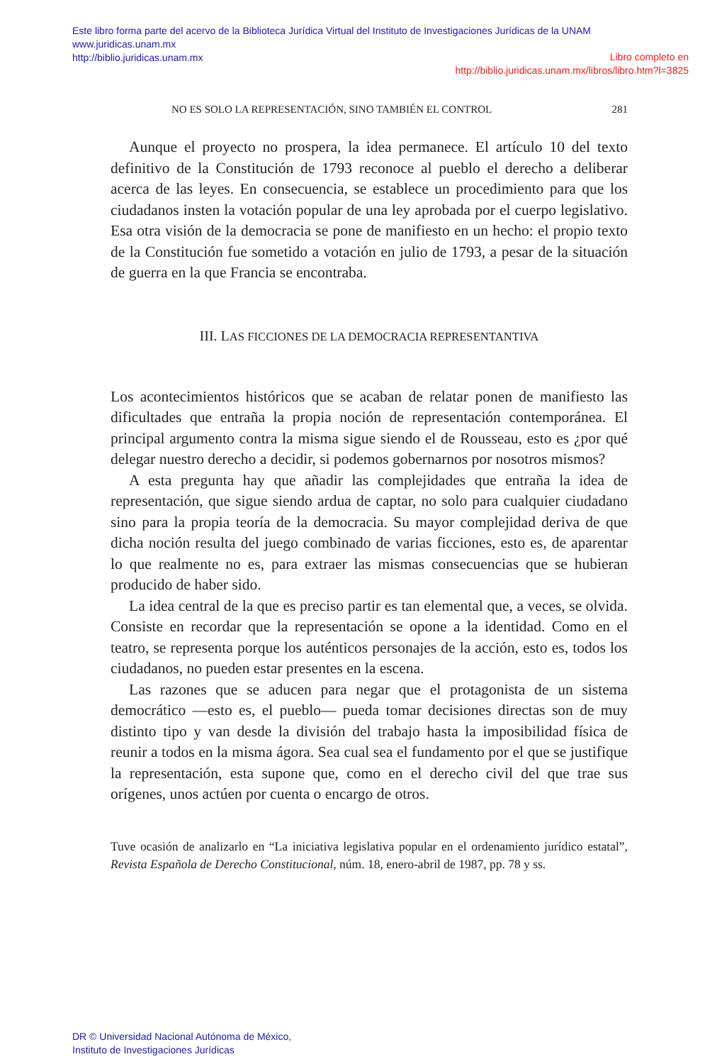Este libro forma parte del acervo de la Biblioteca Jurídica Virtual del Instituto de Investigaciones Jurídicas de la UNAM
www.juridicas.unam.mx
http://biblio.juridicas.unam.mx
Libro completo en
http://biblio.juridicas.unam.mx/libros/libro.htm?l=3825
NO ES SOLO LA REPRESENTACIÓN, SINO TAMBIÉN EL CONTROL 281
Aunque el proyecto no prospera, la idea permanece. El artículo 10 del texto definitivo de la Constitución de 1793 reconoce al pueblo el derecho a deliberar acerca de las leyes. En consecuencia, se establece un procedimiento para que los ciudadanos insten la votación popular de una ley aprobada por el cuerpo legislativo. Esa otra visión de la democracia se pone de manifiesto en un hecho: el propio texto de la Constitución fue sometido a votación en julio de 1793, a pesar de la situación de guerra en la que Francia se encontraba.
III. LAS FICCIONES DE LA DEMOCRACIA REPRESENTANTIVA
Los acontecimientos históricos que se acaban de relatar ponen de manifiesto las dificultades que entraña la propia noción de representación contemporánea. El principal argumento contra la misma sigue siendo el de Rousseau, esto es ¿por qué delegar nuestro derecho a decidir, si podemos gobernarnos por nosotros mismos?
A esta pregunta hay que añadir las complejidades que entraña la idea de representación, que sigue siendo ardua de captar, no solo para cualquier ciudadano sino para la propia teoría de la democracia. Su mayor complejidad deriva de que dicha noción resulta del juego combinado de varias ficciones, esto es, de aparentar lo que realmente no es, para extraer las mismas consecuencias que se hubieran producido de haber sido.
La idea central de la que es preciso partir es tan elemental que, a veces, se olvida. Consiste en recordar que la representación se opone a la identidad. Como en el teatro, se representa porque los auténticos personajes de la acción, esto es, todos los ciudadanos, no pueden estar presentes en la escena.
Las razones que se aducen para negar que el protagonista de un sistema democrático —esto es, el pueblo— pueda tomar decisiones directas son de muy distinto tipo y van desde la división del trabajo hasta la imposibilidad física de reunir a todos en la misma ágora. Sea cual sea el fundamento por el que se justifique la representación, esta supone que, como en el derecho civil del que trae sus orígenes, unos actúen por cuenta o encargo de otros.
Tuve ocasión de analizarlo en “La iniciativa legislativa popular en el ordenamiento jurídico estatal”, Revista Española de Derecho Constitucional, núm. 18, enero-abril de 1987, pp. 78 y ss.
DR © Universidad Nacional Autónoma de México,
Instituto de Investigaciones Jurídicas